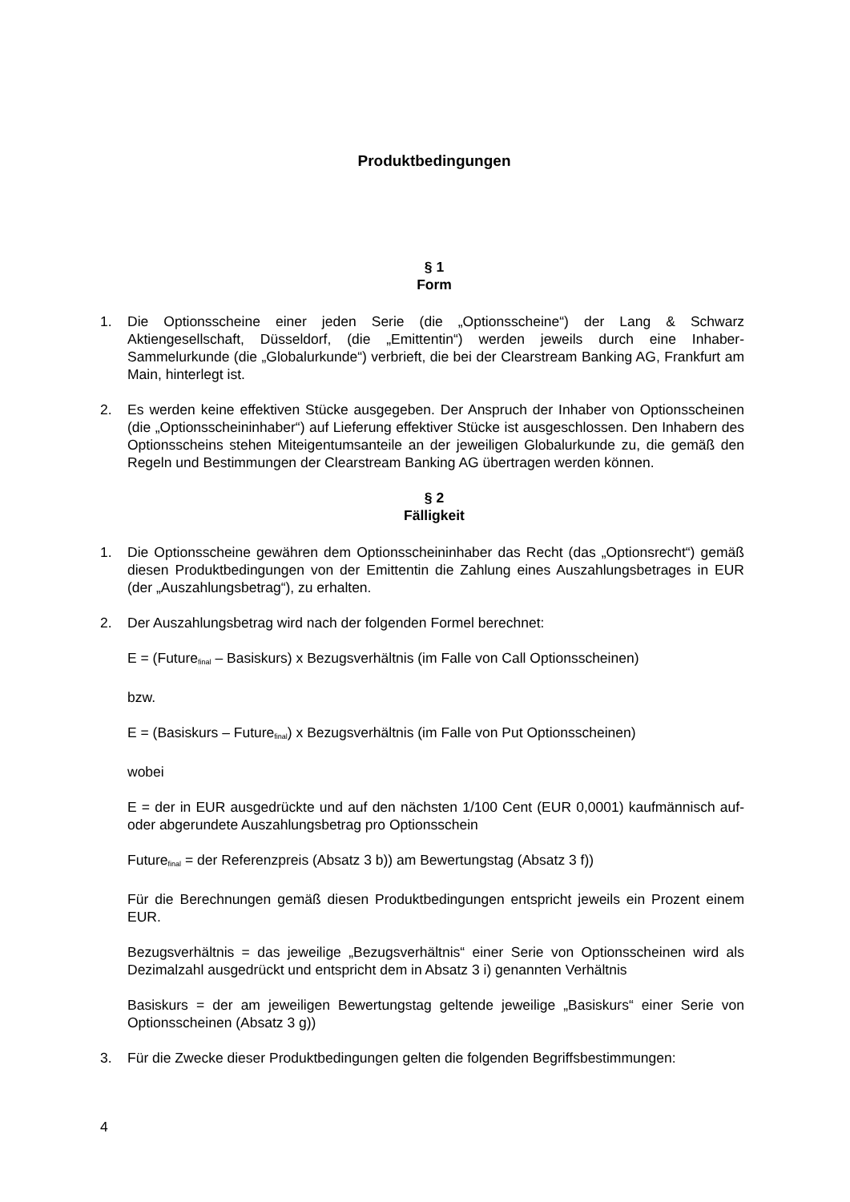Produktbedingungen
§ 1
Form
1. Die Optionsscheine einer jeden Serie (die „Optionsscheine“) der Lang & Schwarz Aktiengesellschaft, Düsseldorf, (die „Emittentin“) werden jeweils durch eine Inhaber-Sammelurkunde (die „Globalurkunde“) verbrieft, die bei der Clearstream Banking AG, Frankfurt am Main, hinterlegt ist.
2. Es werden keine effektiven Stücke ausgegeben. Der Anspruch der Inhaber von Optionsscheinen (die „Optionsscheininhaber“) auf Lieferung effektiver Stücke ist ausgeschlossen. Den Inhabern des Optionsscheins stehen Miteigentumsanteile an der jeweiligen Globalurkunde zu, die gemäß den Regeln und Bestimmungen der Clearstream Banking AG übertragen werden können.
§ 2
Fälligkeit
1. Die Optionsscheine gewähren dem Optionsscheininhaber das Recht (das „Optionsrecht“) gemäß diesen Produktbedingungen von der Emittentin die Zahlung eines Auszahlungsbetrages in EUR (der „Auszahlungsbetrag“), zu erhalten.
2. Der Auszahlungsbetrag wird nach der folgenden Formel berechnet:
E = (Future<sub>final</sub> – Basiskurs) x Bezugsverhältnis (im Falle von Call Optionsscheinen)
bzw.
E = (Basiskurs – Future<sub>final</sub>) x Bezugsverhältnis (im Falle von Put Optionsscheinen)
wobei
E = der in EUR ausgedrückte und auf den nächsten 1/100 Cent (EUR 0,0001) kaufmännisch auf- oder abgerundete Auszahlungsbetrag pro Optionsschein
Future<sub>final</sub> = der Referenzpreis (Absatz 3 b)) am Bewertungstag (Absatz 3 f))
Für die Berechnungen gemäß diesen Produktbedingungen entspricht jeweils ein Prozent einem EUR.
Bezugsverhältnis = das jeweilige „Bezugsverhältnis“ einer Serie von Optionsscheinen wird als Dezimalzahl ausgedrückt und entspricht dem in Absatz 3 i) genannten Verhältnis
Basiskurs = der am jeweiligen Bewertungstag geltende jeweilige „Basiskurs“ einer Serie von Optionsscheinen (Absatz 3 g))
3. Für die Zwecke dieser Produktbedingungen gelten die folgenden Begriffsbestimmungen:
4